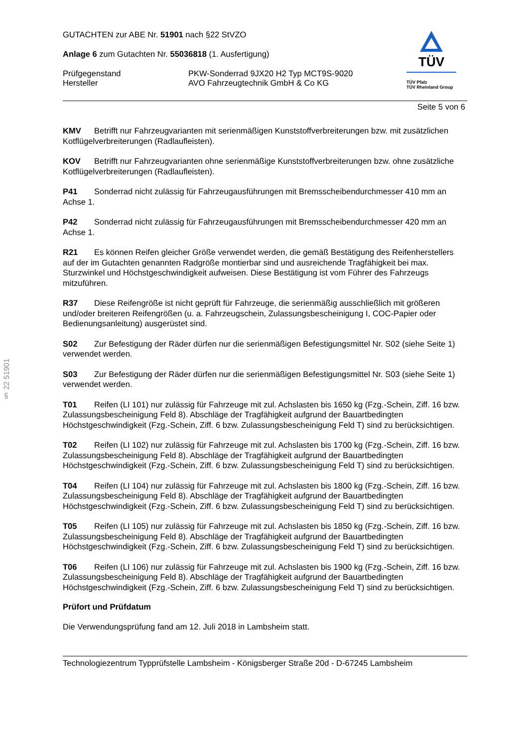§ 22 51901
GUTACHTEN zur ABE Nr. 51901 nach §22 StVZO
Anlage 6 zum Gutachten Nr. 55036818 (1. Ausfertigung)
Prüfgegenstand
Hersteller
PKW-Sonderrad 9JX20 H2 Typ MCT9S-9020
AVO Fahrzeugtechnik GmbH & Co KG
TÜV
TÜV Pfalz
TÜV Rheinland Group
Seite 5 von 6
KMV Betrifft nur Fahrzeugvarianten mit serienmäßigen Kunststoffverbreiterungen bzw. mit zusätzlichen Kotflügelverbreiterungen (Radlaufleisten).
KOV Betrifft nur Fahrzeugvarianten ohne serienmäßige Kunststoffverbreiterungen bzw. ohne zusätzliche Kotflügelverbreiterungen (Radlaufleisten).
P41 Sonderrad nicht zulässig für Fahrzeugausführungen mit Bremsscheibendurchmesser 410 mm an Achse 1.
P42 Sonderrad nicht zulässig für Fahrzeugausführungen mit Bremsscheibendurchmesser 420 mm an Achse 1.
R21 Es können Reifen gleicher Größe verwendet werden, die gemäß Bestätigung des Reifenherstellers auf der im Gutachten genannten Radgröße montierbar sind und ausreichende Tragfähigkeit bei max. Sturzwinkel und Höchstgeschwindigkeit aufweisen. Diese Bestätigung ist vom Führer des Fahrzeugs mitzuführen.
R37 Diese Reifengröße ist nicht geprüft für Fahrzeuge, die serienmäßig ausschließlich mit größeren und/oder breiteren Reifengrößen (u. a. Fahrzeugschein, Zulassungsbescheinigung I, COC-Papier oder Bedienungsanleitung) ausgerüstet sind.
S02 Zur Befestigung der Räder dürfen nur die serienmäßigen Befestigungsmittel Nr. S02 (siehe Seite 1) verwendet werden.
S03 Zur Befestigung der Räder dürfen nur die serienmäßigen Befestigungsmittel Nr. S03 (siehe Seite 1) verwendet werden.
T01 Reifen (LI 101) nur zulässig für Fahrzeuge mit zul. Achslasten bis 1650 kg (Fzg.-Schein, Ziff. 16 bzw. Zulassungsbescheinigung Feld 8). Abschläge der Tragfähigkeit aufgrund der Bauartbedingten Höchstgeschwindigkeit (Fzg.-Schein, Ziff. 6 bzw. Zulassungsbescheinigung Feld T) sind zu berücksichtigen.
T02 Reifen (LI 102) nur zulässig für Fahrzeuge mit zul. Achslasten bis 1700 kg (Fzg.-Schein, Ziff. 16 bzw. Zulassungsbescheinigung Feld 8). Abschläge der Tragfähigkeit aufgrund der Bauartbedingten Höchstgeschwindigkeit (Fzg.-Schein, Ziff. 6 bzw. Zulassungsbescheinigung Feld T) sind zu berücksichtigen.
T04 Reifen (LI 104) nur zulässig für Fahrzeuge mit zul. Achslasten bis 1800 kg (Fzg.-Schein, Ziff. 16 bzw. Zulassungsbescheinigung Feld 8). Abschläge der Tragfähigkeit aufgrund der Bauartbedingten Höchstgeschwindigkeit (Fzg.-Schein, Ziff. 6 bzw. Zulassungsbescheinigung Feld T) sind zu berücksichtigen.
T05 Reifen (LI 105) nur zulässig für Fahrzeuge mit zul. Achslasten bis 1850 kg (Fzg.-Schein, Ziff. 16 bzw. Zulassungsbescheinigung Feld 8). Abschläge der Tragfähigkeit aufgrund der Bauartbedingten Höchstgeschwindigkeit (Fzg.-Schein, Ziff. 6 bzw. Zulassungsbescheinigung Feld T) sind zu berücksichtigen.
T06 Reifen (LI 106) nur zulässig für Fahrzeuge mit zul. Achslasten bis 1900 kg (Fzg.-Schein, Ziff. 16 bzw. Zulassungsbescheinigung Feld 8). Abschläge der Tragfähigkeit aufgrund der Bauartbedingten Höchstgeschwindigkeit (Fzg.-Schein, Ziff. 6 bzw. Zulassungsbescheinigung Feld T) sind zu berücksichtigen.
Prüfort und Prüfdatum
Die Verwendungsprüfung fand am 12. Juli 2018 in Lambsheim statt.
Technologiezentrum Typprüfstelle Lambsheim - Königsberger Straße 20d - D-67245 Lambsheim